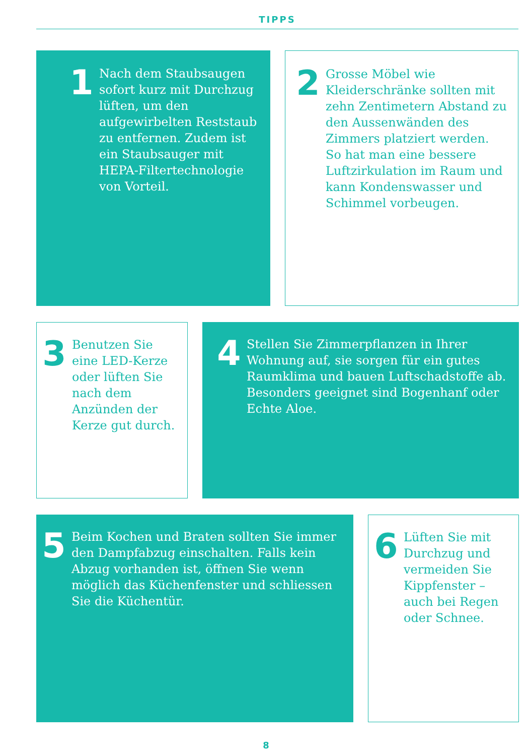TIPPS
1
Nach dem Staubsaugen sofort kurz mit Durchzug lüften, um den aufgewirbelten Reststaub zu entfernen. Zudem ist ein Staubsauger mit HEPA-Filtertechnologie von Vorteil.
2
Grosse Möbel wie Kleiderschränke sollten mit zehn Zentimetern Abstand zu den Aussenwänden des Zimmers platziert werden. So hat man eine bessere Luftzirkulation im Raum und kann Kondenswasser und Schimmel vorbeugen.
3
Benutzen Sie eine LED-Kerze oder lüften Sie nach dem Anzünden der Kerze gut durch.
4
Stellen Sie Zimmerpflanzen in Ihrer Wohnung auf, sie sorgen für ein gutes Raumklima und bauen Luftschadstoffe ab. Besonders geeignet sind Bogenhanf oder Echte Aloe.
5
Beim Kochen und Braten sollten Sie immer den Dampfabzug einschalten. Falls kein Abzug vorhanden ist, öffnen Sie wenn möglich das Küchenfenster und schliessen Sie die Küchentür.
6
Lüften Sie mit Durchzug und vermeiden Sie Kippfenster – auch bei Regen oder Schnee.
8